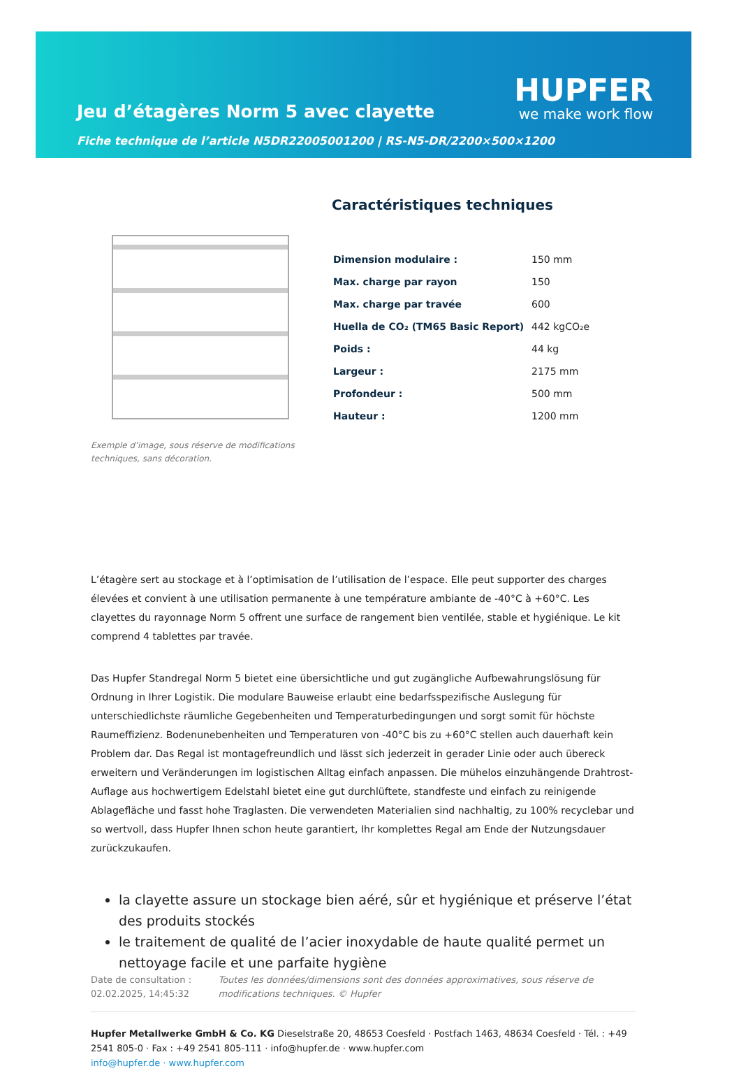Jeu d’étagères Norm 5 avec clayette
HUPFER
we make work flow
Fiche technique de l’article N5DR22005001200 | RS-N5-DR/2200×500×1200
Exemple d’image, sous réserve de modifications techniques, sans décoration.
Caractéristiques techniques
| Dimension modulaire : | 150 mm |
| Max. charge par rayon | 150 |
| Max. charge par travée | 600 |
| Huella de CO₂ (TM65 Basic Report) | 442 kgCO₂e |
| Poids : | 44 kg |
| Largeur : | 2175 mm |
| Profondeur : | 500 mm |
| Hauteur : | 1200 mm |
L’étagère sert au stockage et à l’optimisation de l’utilisation de l’espace. Elle peut supporter des charges élevées et convient à une utilisation permanente à une température ambiante de -40°C à +60°C. Les clayettes du rayonnage Norm 5 offrent une surface de rangement bien ventilée, stable et hygiénique. Le kit comprend 4 tablettes par travée.
Das Hupfer Standregal Norm 5 bietet eine übersichtliche und gut zugängliche Aufbewahrungslösung für Ordnung in Ihrer Logistik. Die modulare Bauweise erlaubt eine bedarfsspezifische Auslegung für unterschiedlichste räumliche Gegebenheiten und Temperaturbedingungen und sorgt somit für höchste Raumeffizienz. Bodenunebenheiten und Temperaturen von -40°C bis zu +60°C stellen auch dauerhaft kein Problem dar. Das Regal ist montagefreundlich und lässt sich jederzeit in gerader Linie oder auch übereck erweitern und Veränderungen im logistischen Alltag einfach anpassen. Die mühelos einzuhängende Drahtrost-Auflage aus hochwertigem Edelstahl bietet eine gut durchlüftete, standfeste und einfach zu reinigende Ablagefläche und fasst hohe Traglasten. Die verwendeten Materialien sind nachhaltig, zu 100% recyclebar und so wertvoll, dass Hupfer Ihnen schon heute garantiert, Ihr komplettes Regal am Ende der Nutzungsdauer zurückzukaufen.
la clayette assure un stockage bien aéré, sûr et hygiénique et préserve l’état des produits stockés
le traitement de qualité de l’acier inoxydable de haute qualité permet un nettoyage facile et une parfaite hygiène
Date de consultation : 02.02.2025, 14:45:32
Toutes les données/dimensions sont des données approximatives, sous réserve de modifications techniques. © Hupfer
Hupfer Metallwerke GmbH & Co. KG Dieselstraße 20, 48653 Coesfeld · Postfach 1463, 48634 Coesfeld · Tél. : +49 2541 805-0 · Fax : +49 2541 805-111 · info@hupfer.de · www.hupfer.com
info@hupfer.de · www.hupfer.com